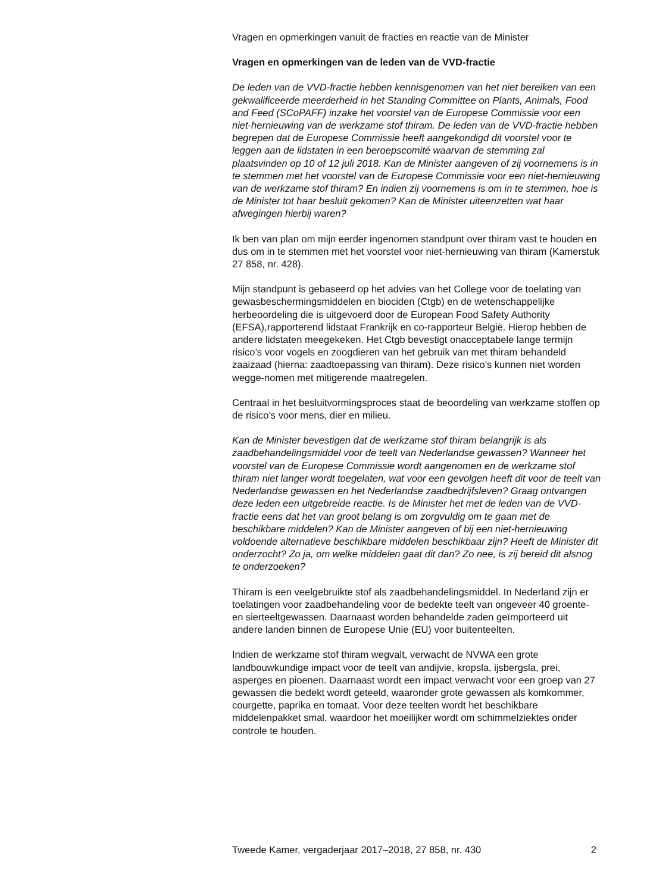Vragen en opmerkingen vanuit de fracties en reactie van de Minister
Vragen en opmerkingen van de leden van de VVD-fractie
De leden van de VVD-fractie hebben kennisgenomen van het niet bereiken van een gekwalificeerde meerderheid in het Standing Committee on Plants, Animals, Food and Feed (SCoPAFF) inzake het voorstel van de Europese Commissie voor een niet-hernieuwing van de werkzame stof thiram. De leden van de VVD-fractie hebben begrepen dat de Europese Commissie heeft aangekondigd dit voorstel voor te leggen aan de lidstaten in een beroepscomité waarvan de stemming zal plaatsvinden op 10 of 12 juli 2018. Kan de Minister aangeven of zij voornemens is in te stemmen met het voorstel van de Europese Commissie voor een niet-hernieuwing van de werkzame stof thiram? En indien zij voornemens is om in te stemmen, hoe is de Minister tot haar besluit gekomen? Kan de Minister uiteenzetten wat haar afwegingen hierbij waren?
Ik ben van plan om mijn eerder ingenomen standpunt over thiram vast te houden en dus om in te stemmen met het voorstel voor niet-hernieuwing van thiram (Kamerstuk 27 858, nr. 428).
Mijn standpunt is gebaseerd op het advies van het College voor de toelating van gewasbeschermingsmiddelen en biociden (Ctgb) en de wetenschappelijke herbeoordeling die is uitgevoerd door de European Food Safety Authority (EFSA),rapporterend lidstaat Frankrijk en co-rapporteur België. Hierop hebben de andere lidstaten meegekeken. Het Ctgb bevestigt onacceptabele lange termijn risico’s voor vogels en zoogdieren van het gebruik van met thiram behandeld zaaizaad (hierna: zaadtoepassing van thiram). Deze risico’s kunnen niet worden wegge-nomen met mitigerende maatregelen.
Centraal in het besluitvormingsproces staat de beoordeling van werkzame stoffen op de risico’s voor mens, dier en milieu.
Kan de Minister bevestigen dat de werkzame stof thiram belangrijk is als zaadbehandelingsmiddel voor de teelt van Nederlandse gewassen? Wanneer het voorstel van de Europese Commissie wordt aangenomen en de werkzame stof thiram niet langer wordt toegelaten, wat voor een gevolgen heeft dit voor de teelt van Nederlandse gewassen en het Nederlandse zaadbedrijfsleven? Graag ontvangen deze leden een uitgebreide reactie. Is de Minister het met de leden van de VVD-fractie eens dat het van groot belang is om zorgvuldig om te gaan met de beschikbare middelen? Kan de Minister aangeven of bij een niet-hernieuwing voldoende alternatieve beschikbare middelen beschikbaar zijn? Heeft de Minister dit onderzocht? Zo ja, om welke middelen gaat dit dan? Zo nee, is zij bereid dit alsnog te onderzoeken?
Thiram is een veelgebruikte stof als zaadbehandelingsmiddel. In Nederland zijn er toelatingen voor zaadbehandeling voor de bedekte teelt van ongeveer 40 groente- en sierteeltgewassen. Daarnaast worden behandelde zaden geïmporteerd uit andere landen binnen de Europese Unie (EU) voor buitenteelten.
Indien de werkzame stof thiram wegvalt, verwacht de NVWA een grote landbouwkundige impact voor de teelt van andijvie, kropsla, ijsbergsla, prei, asperges en pioenen. Daarnaast wordt een impact verwacht voor een groep van 27 gewassen die bedekt wordt geteeld, waaronder grote gewassen als komkommer, courgette, paprika en tomaat. Voor deze teelten wordt het beschikbare middelenpakket smal, waardoor het moeilijker wordt om schimmelziektes onder controle te houden.
Tweede Kamer, vergaderjaar 2017–2018, 27 858, nr. 430 2